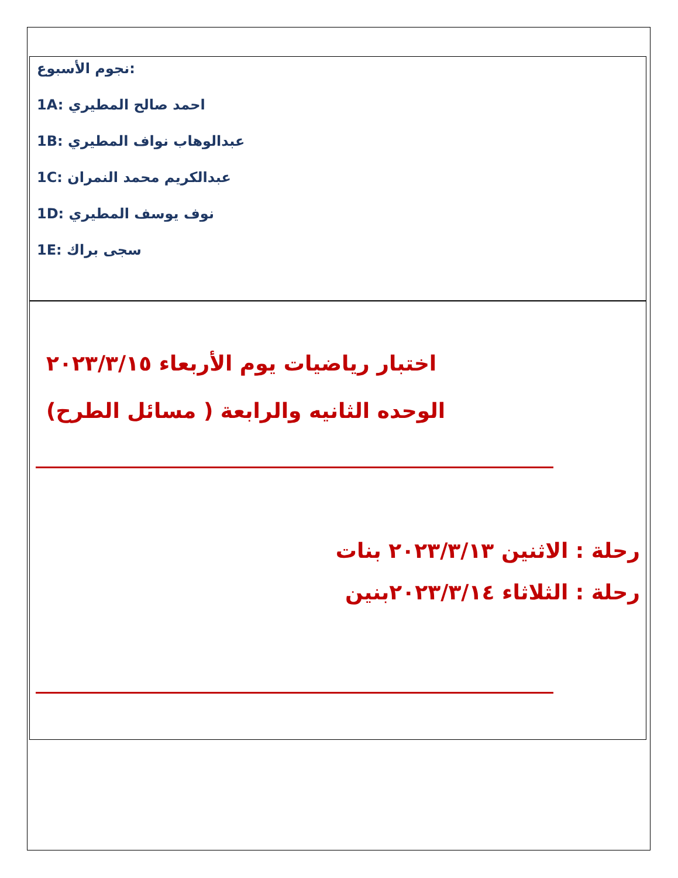:نجوم الأسبوع
1A: احمد صالح المطيري
1B: عبدالوهاب نواف المطيري
1C: عبدالكريم محمد النمران
1D: نوف يوسف المطيري
1E: سجى براك
اختبار رياضيات يوم الأربعاء ٢٠٢٣/٣/١٥
الوحده الثانيه والرابعة ( مسائل الطرح)
رحلة : الاثنين ٢٠٢٣/٣/١٣ بنات
رحلة : الثلاثاء ٢٠٢٣/٣/١٤بنين